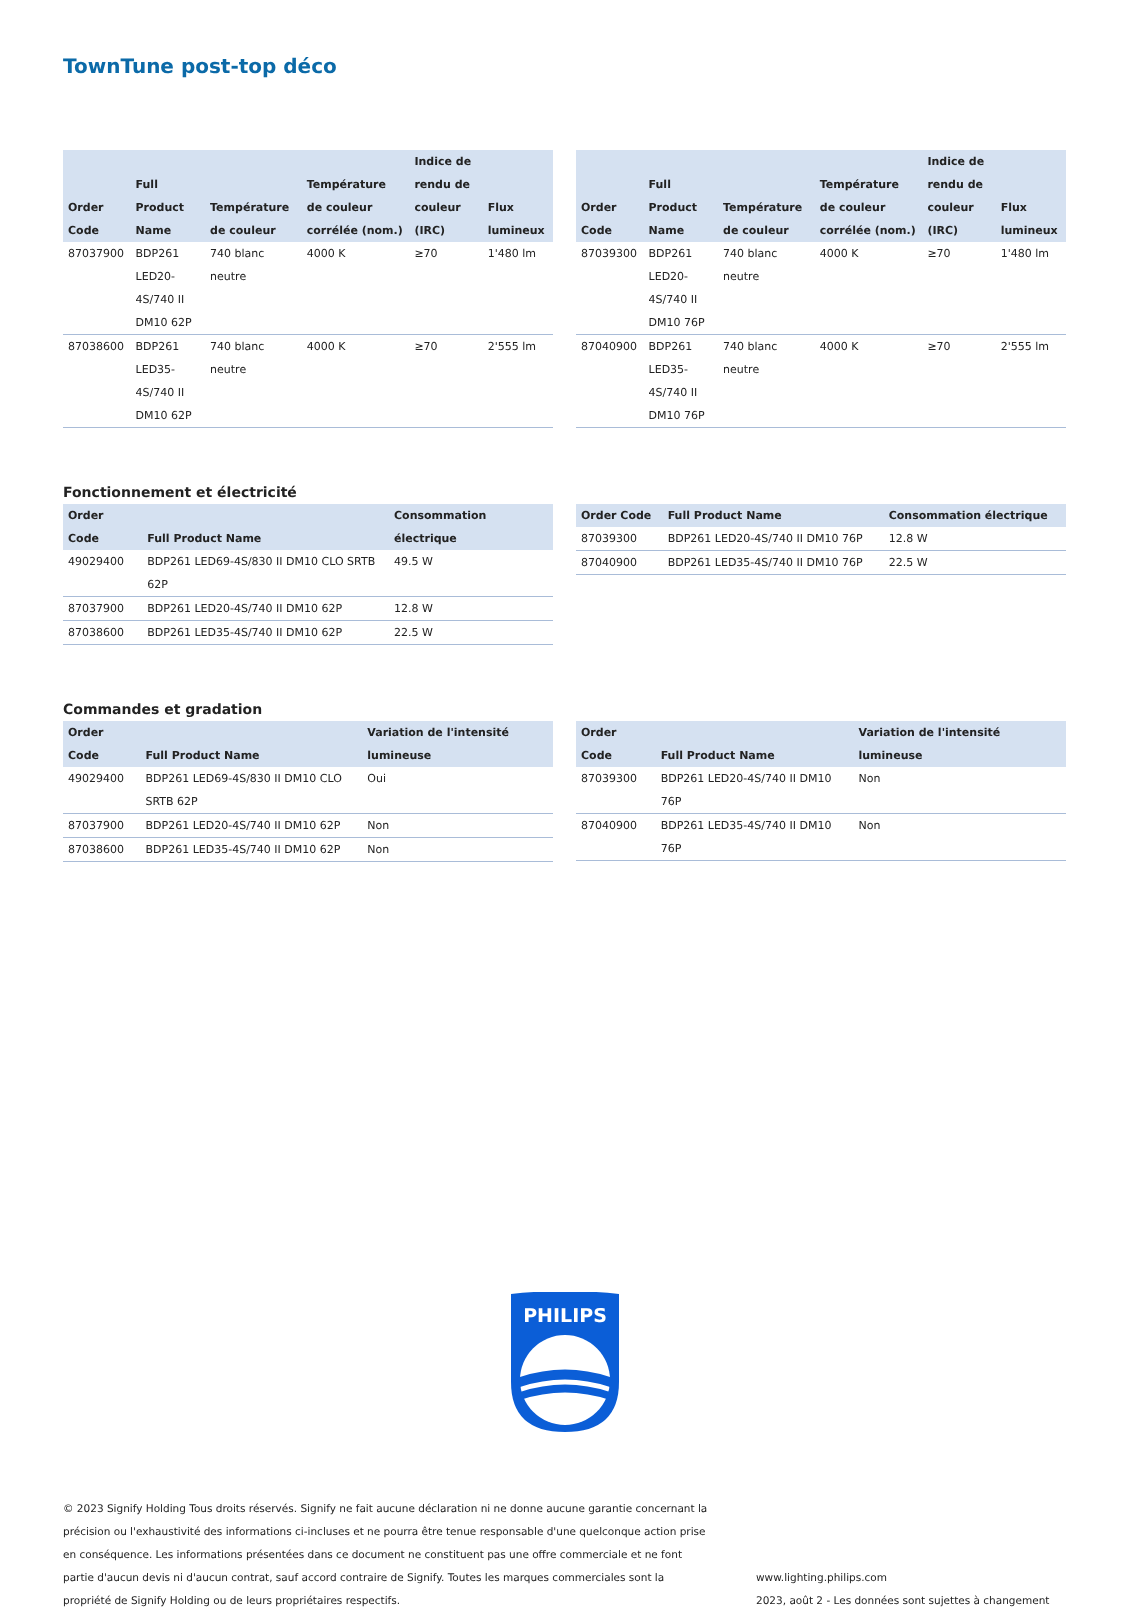TownTune post-top déco
| Order Code | Full Product Name | Température de couleur | Température de couleur corrélée (nom.) | Indice de rendu de couleur (IRC) | Flux lumineux |
| --- | --- | --- | --- | --- | --- |
| 87037900 | BDP261 LED20-4S/740 II DM10 62P | 740 blanc neutre | 4000 K | ≥70 | 1'480 lm |
| 87038600 | BDP261 LED35-4S/740 II DM10 62P | 740 blanc neutre | 4000 K | ≥70 | 2'555 lm |
| Order Code | Full Product Name | Température de couleur | Température de couleur corrélée (nom.) | Indice de rendu de couleur (IRC) | Flux lumineux |
| --- | --- | --- | --- | --- | --- |
| 87039300 | BDP261 LED20-4S/740 II DM10 76P | 740 blanc neutre | 4000 K | ≥70 | 1'480 lm |
| 87040900 | BDP261 LED35-4S/740 II DM10 76P | 740 blanc neutre | 4000 K | ≥70 | 2'555 lm |
Fonctionnement et électricité
| Order Code | Full Product Name | Consommation électrique |
| --- | --- | --- |
| 49029400 | BDP261 LED69-4S/830 II DM10 CLO SRTB 62P | 49.5 W |
| 87037900 | BDP261 LED20-4S/740 II DM10 62P | 12.8 W |
| 87038600 | BDP261 LED35-4S/740 II DM10 62P | 22.5 W |
| Order Code | Full Product Name | Consommation électrique |
| --- | --- | --- |
| 87039300 | BDP261 LED20-4S/740 II DM10 76P | 12.8 W |
| 87040900 | BDP261 LED35-4S/740 II DM10 76P | 22.5 W |
Commandes et gradation
| Order Code | Full Product Name | Variation de l'intensité lumineuse |
| --- | --- | --- |
| 49029400 | BDP261 LED69-4S/830 II DM10 CLO SRTB 62P | Oui |
| 87037900 | BDP261 LED20-4S/740 II DM10 62P | Non |
| 87038600 | BDP261 LED35-4S/740 II DM10 62P | Non |
| Order Code | Full Product Name | Variation de l'intensité lumineuse |
| --- | --- | --- |
| 87039300 | BDP261 LED20-4S/740 II DM10 76P | Non |
| 87040900 | BDP261 LED35-4S/740 II DM10 76P | Non |
PHILIPS
© 2023 Signify Holding Tous droits réservés. Signify ne fait aucune déclaration ni ne donne aucune garantie concernant la précision ou l'exhaustivité des informations ci-incluses et ne pourra être tenue responsable d'une quelconque action prise en conséquence. Les informations présentées dans ce document ne constituent pas une offre commerciale et ne font partie d'aucun devis ni d'aucun contrat, sauf accord contraire de Signify. Toutes les marques commerciales sont la propriété de Signify Holding ou de leurs propriétaires respectifs.
www.lighting.philips.com
2023, août 2 - Les données sont sujettes à changement